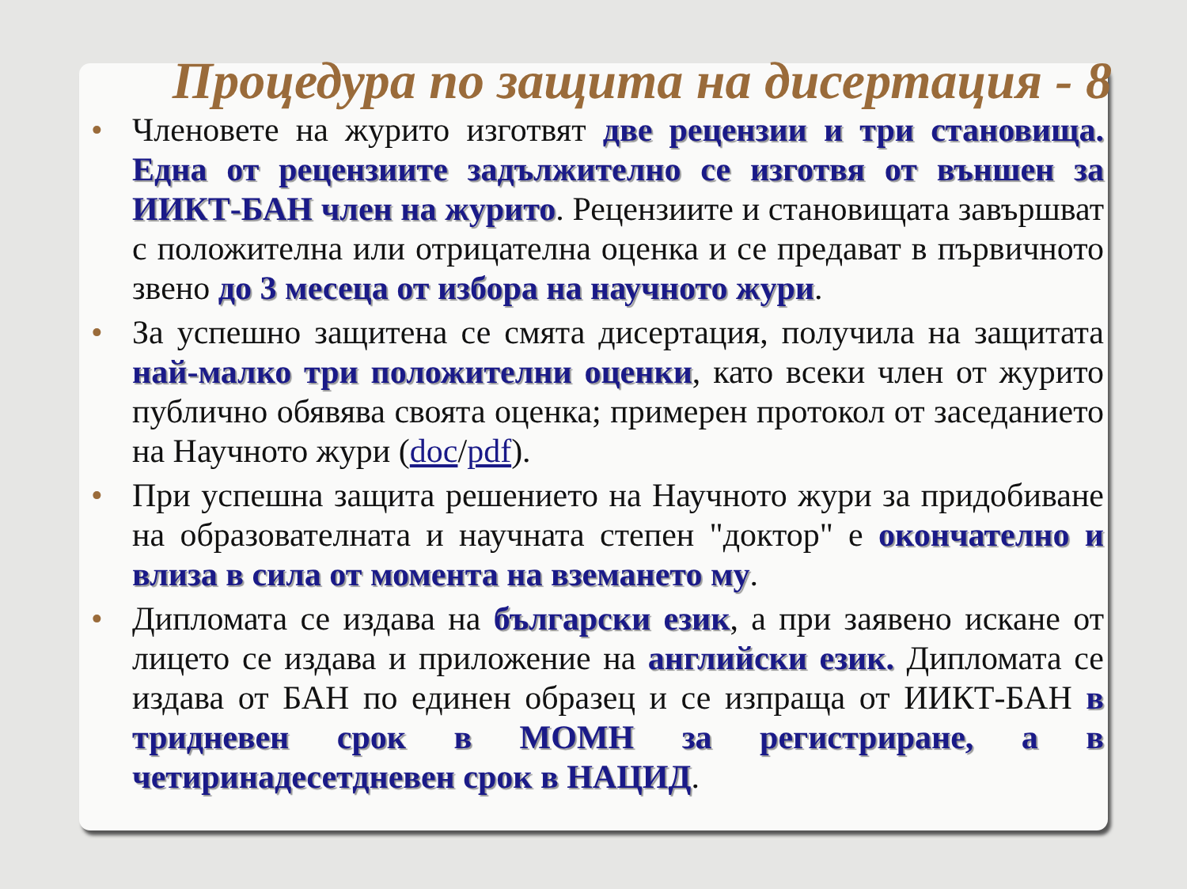Процедура по защита на дисертация - 8
• Членовете на журито изготвят две рецензии и три становища. Една от рецензиите задължително се изготвя от външен за ИИКТ-БАН член на журито. Рецензиите и становищата завършват с положителна или отрицателна оценка и се предават в първичното звено до 3 месеца от избора на научното жури.
• За успешно защитена се смята дисертация, получила на защитата най-малко три положителни оценки, като всеки член от журито публично обявява своята оценка; примерен протокол от заседанието на Научното жури (doc/pdf).
• При успешна защита решението на Научното жури за придобиване на образователната и научната степен "доктор" е окончателно и влиза в сила от момента на вземането му.
• Дипломата се издава на български език, а при заявено искане от лицето се издава и приложение на английски език. Дипломата се издава от БАН по единен образец и се изпраща от ИИКТ-БАН в тридневен срок в МОМН за регистриране, а в четиринадесетдневен срок в НАЦИД.